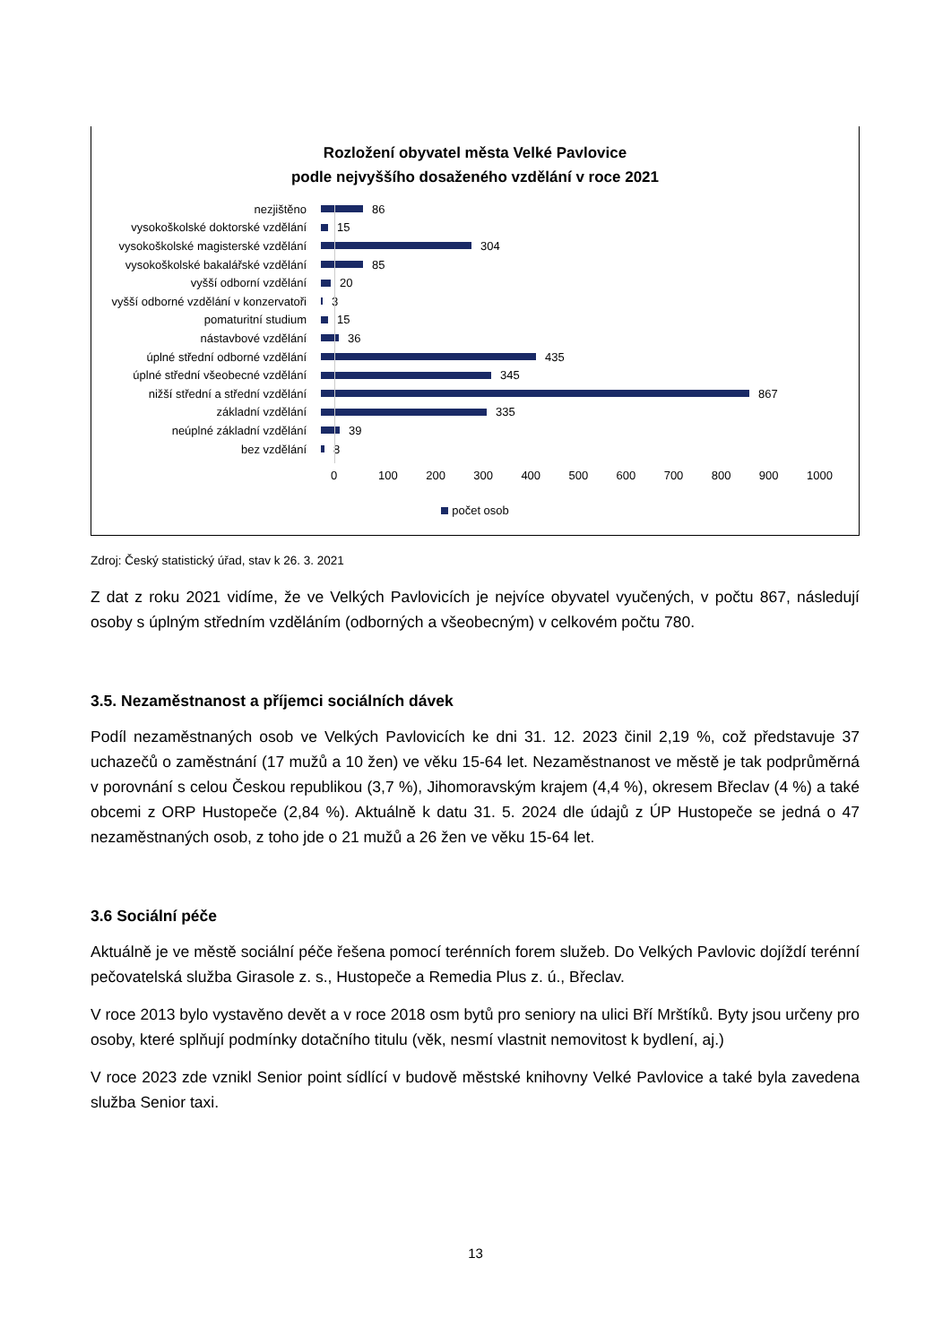Rozložení obyvatel města Velké Pavlovice
podle nejvyššího dosaženého vzdělání v roce 2021
nezjištěno 86
vysokoškolské doktorské vzdělání 15
vysokoškolské magisterské vzdělání 304
vysokoškolské bakalářské vzdělání 85
vyšší odborní vzdělání 20
vyšší odborné vzdělání v konzervatoři 3
pomaturitní studium 15
nástavbové vzdělání 36
úplné střední odborné vzdělání 435
úplné střední všeobecné vzdělání 345
nižší střední a střední vzdělání 867
základní vzdělání 335
neúplné základní vzdělání 39
bez vzdělání 8
0 100 200 300 400 500 600 700 800 900 1000
počet osob
Zdroj: Český statistický úřad, stav k 26. 3. 2021
Z dat z roku 2021 vidíme, že ve Velkých Pavlovicích je nejvíce obyvatel vyučených, v počtu 867, následují osoby s úplným středním vzděláním (odborných a všeobecným) v celkovém počtu 780.
3.5. Nezaměstnanost a příjemci sociálních dávek
Podíl nezaměstnaných osob ve Velkých Pavlovicích ke dni 31. 12. 2023 činil 2,19 %, což představuje 37 uchazečů o zaměstnání (17 mužů a 10 žen) ve věku 15-64 let. Nezaměstnanost ve městě je tak podprůměrná v porovnání s celou Českou republikou (3,7 %), Jihomoravským krajem (4,4 %), okresem Břeclav (4 %) a také obcemi z ORP Hustopeče (2,84 %). Aktuálně k datu 31. 5. 2024 dle údajů z ÚP Hustopeče se jedná o 47 nezaměstnaných osob, z toho jde o 21 mužů a 26 žen ve věku 15-64 let.
3.6 Sociální péče
Aktuálně je ve městě sociální péče řešena pomocí terénních forem služeb. Do Velkých Pavlovic dojíždí terénní pečovatelská služba Girasole z. s., Hustopeče a Remedia Plus z. ú., Břeclav.
V roce 2013 bylo vystavěno devět a v roce 2018 osm bytů pro seniory na ulici Bří Mrštíků. Byty jsou určeny pro osoby, které splňují podmínky dotačního titulu (věk, nesmí vlastnit nemovitost k bydlení, aj.)
V roce 2023 zde vznikl Senior point sídlící v budově městské knihovny Velké Pavlovice a také byla zavedena služba Senior taxi.
13